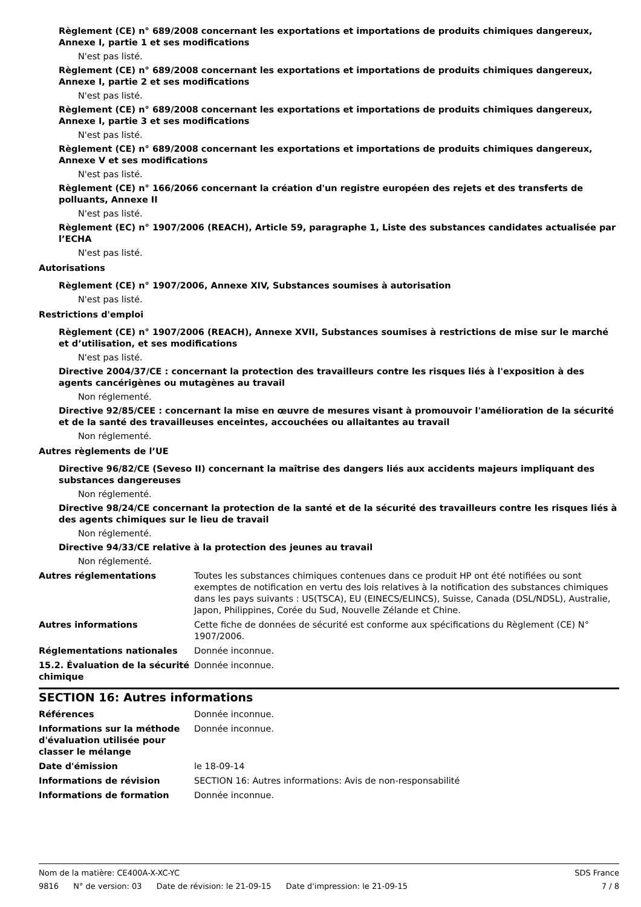Règlement (CE) n° 689/2008 concernant les exportations et importations de produits chimiques dangereux, Annexe I, partie 1 et ses modifications
N'est pas listé.
Règlement (CE) n° 689/2008 concernant les exportations et importations de produits chimiques dangereux, Annexe I, partie 2 et ses modifications
N'est pas listé.
Règlement (CE) n° 689/2008 concernant les exportations et importations de produits chimiques dangereux, Annexe I, partie 3 et ses modifications
N'est pas listé.
Règlement (CE) n° 689/2008 concernant les exportations et importations de produits chimiques dangereux, Annexe V et ses modifications
N'est pas listé.
Règlement (CE) n° 166/2066 concernant la création d'un registre européen des rejets et des transferts de polluants, Annexe II
N'est pas listé.
Règlement (EC) n° 1907/2006 (REACH), Article 59, paragraphe 1, Liste des substances candidates actualisée par l’ECHA
N'est pas listé.
Autorisations
Règlement (CE) n° 1907/2006, Annexe XIV, Substances soumises à autorisation
N'est pas listé.
Restrictions d'emploi
Règlement (CE) n° 1907/2006 (REACH), Annexe XVII, Substances soumises à restrictions de mise sur le marché et d’utilisation, et ses modifications
N'est pas listé.
Directive 2004/37/CE : concernant la protection des travailleurs contre les risques liés à l'exposition à des agents cancérigènes ou mutagènes au travail
Non réglementé.
Directive 92/85/CEE : concernant la mise en œuvre de mesures visant à promouvoir l'amélioration de la sécurité et de la santé des travailleuses enceintes, accouchées ou allaitantes au travail
Non réglementé.
Autres règlements de l’UE
Directive 96/82/CE (Seveso II) concernant la maîtrise des dangers liés aux accidents majeurs impliquant des substances dangereuses
Non réglementé.
Directive 98/24/CE concernant la protection de la santé et de la sécurité des travailleurs contre les risques liés à des agents chimiques sur le lieu de travail
Non réglementé.
Directive 94/33/CE relative à la protection des jeunes au travail
Non réglementé.
Autres réglementations Toutes les substances chimiques contenues dans ce produit HP ont été notifiées ou sont exemptes de notification en vertu des lois relatives à la notification des substances chimiques dans les pays suivants : US(TSCA), EU (EINECS/ELINCS), Suisse, Canada (DSL/NDSL), Australie, Japon, Philippines, Corée du Sud, Nouvelle Zélande et Chine.
Autres informations Cette fiche de données de sécurité est conforme aux spécifications du Règlement (CE) N° 1907/2006.
Réglementations nationales Donnée inconnue.
15.2. Évaluation de la sécurité chimique
Donnée inconnue.
SECTION 16: Autres informations
Références Donnée inconnue.
Informations sur la méthode d'évaluation utilisée pour classer le mélange
Donnée inconnue.
Date d'émission le 18-09-14
Informations de révision SECTION 16: Autres informations: Avis de non-responsabilité
Informations de formation Donnée inconnue.
Nom de la matière: CE400A-X-XC-YC
SDS France
9816 N° de version: 03 Date de révision: le 21-09-15 Date d'impression: le 21-09-15
7 / 8